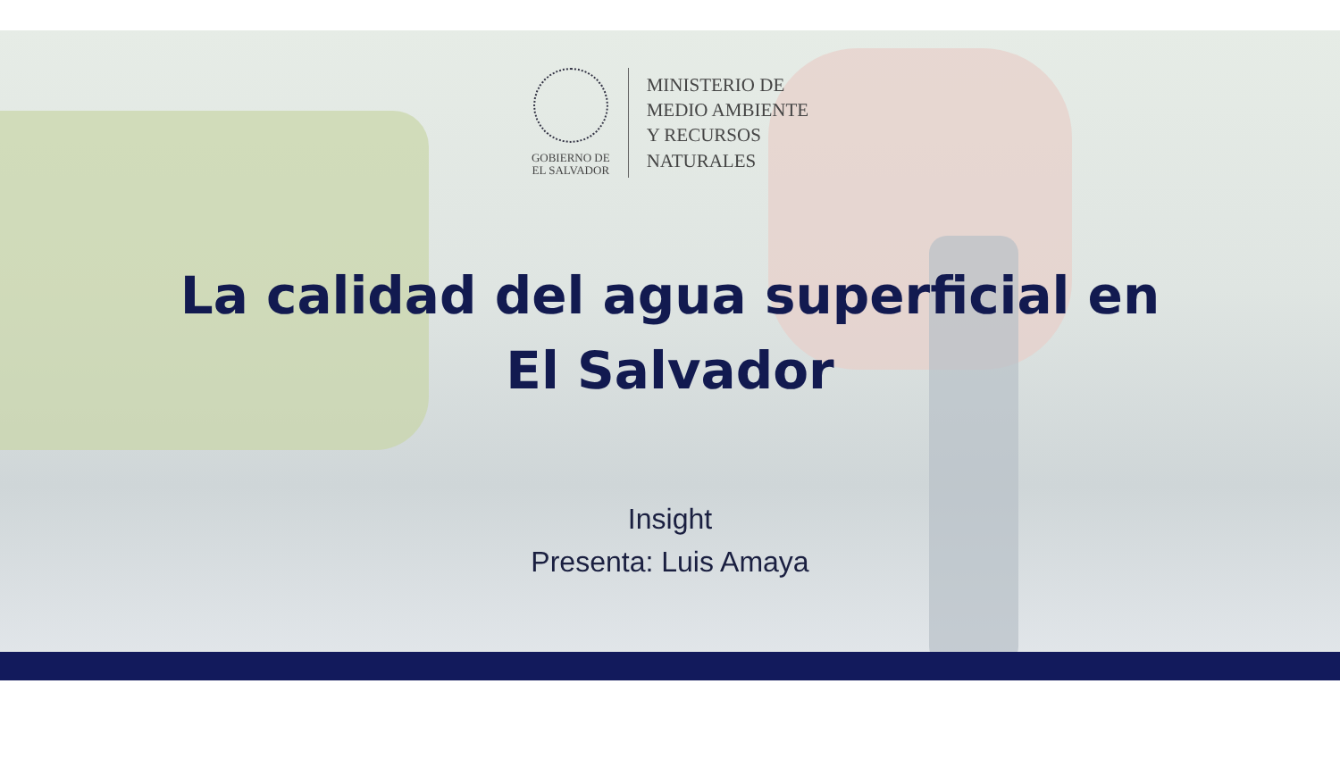GOBIERNO DE
EL SALVADOR
MINISTERIO DE
MEDIO AMBIENTE
Y RECURSOS
NATURALES
La calidad del agua superficial en
El Salvador
Insight
Presenta: Luis Amaya